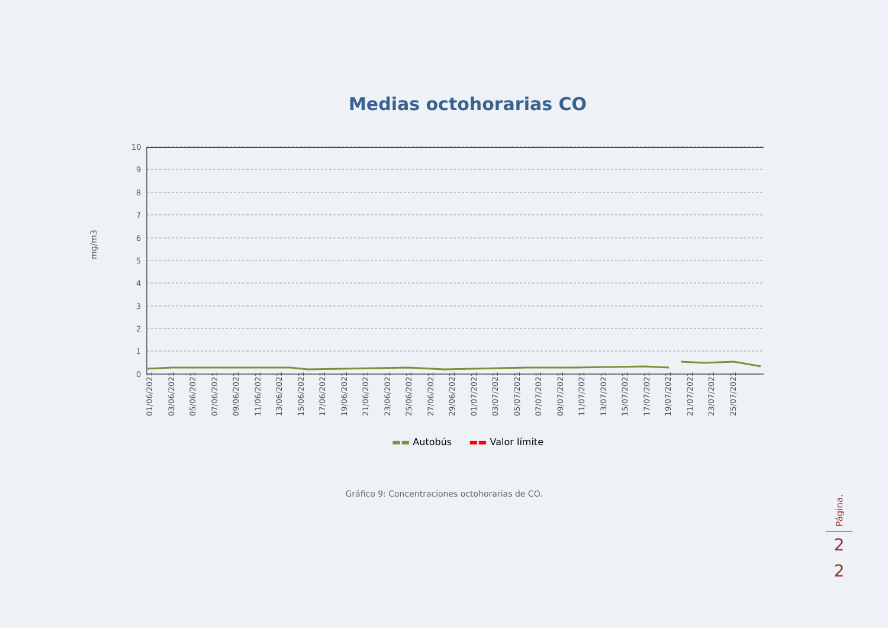Medias octohorarias CO
mg/m3
10
9
8
7
6
5
4
3
2
1
0
01/06/2021
03/06/2021
05/06/2021
07/06/2021
09/06/2021
11/06/2021
13/06/2021
15/06/2021
17/06/2021
19/06/2021
21/06/2021
23/06/2021
25/06/2021
27/06/2021
29/06/2021
01/07/2021
03/07/2021
05/07/2021
07/07/2021
09/07/2021
11/07/2021
13/07/2021
15/07/2021
17/07/2021
19/07/2021
21/07/2021
23/07/2021
25/07/2021
▬▬ Autobús ▬▬ Valor límite
Gráfico 9: Concentraciones octohorarias de CO.
Página.
2
2